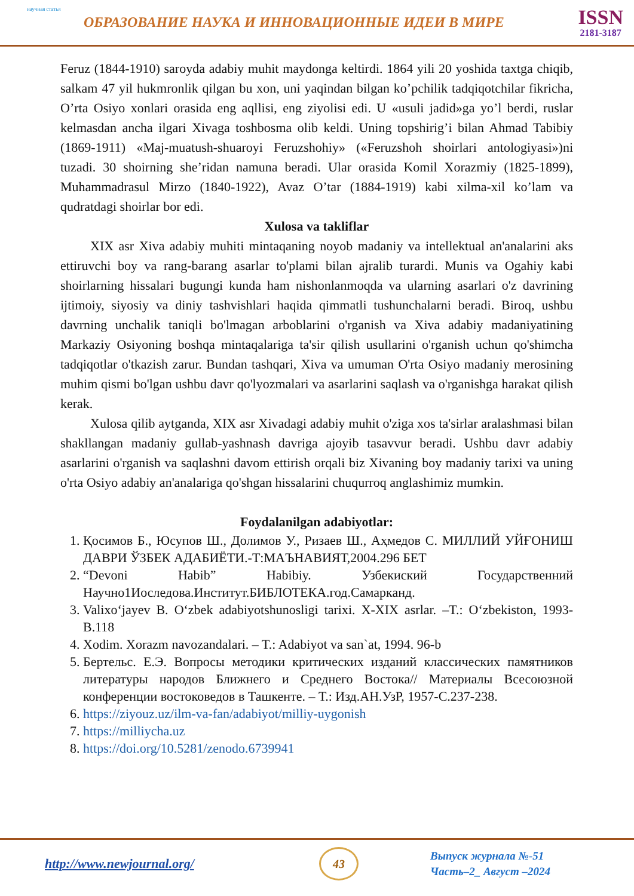научная статья
ОБРАЗОВАНИЕ НАУКА И ИННОВАЦИОННЫЕ ИДЕИ В МИРЕ
ISSN
2181-3187
Feruz (1844-1910) saroyda adabiy muhit maydonga keltirdi. 1864 yili 20 yoshida taxtga chiqib, salkam 47 yil hukmronlik qilgan bu xon, uni yaqindan bilgan ko’pchilik tadqiqotchilar fikricha, O’rta Osiyo xonlari orasida eng aqllisi, eng ziyolisi edi. U «usuli jadid»ga yo’l berdi, ruslar kelmasdan ancha ilgari Xivaga toshbosma olib keldi. Uning topshirig’i bilan Ahmad Tabibiy (1869-1911) «Maj-muatush-shuaroyi Feruzshohiy» («Feruzshoh shoirlari antologiyasi»)ni tuzadi. 30 shoirning she’ridan namuna beradi. Ular orasida Komil Xorazmiy (1825-1899), Muhammadrasul Mirzo (1840-1922), Avaz O’tar (1884-1919) kabi xilma-xil ko’lam va qudratdagi shoirlar bor edi.
Xulosa va takliflar
XIX asr Xiva adabiy muhiti mintaqaning noyob madaniy va intellektual an'analarini aks ettiruvchi boy va rang-barang asarlar to'plami bilan ajralib turardi. Munis va Ogahiy kabi shoirlarning hissalari bugungi kunda ham nishonlanmoqda va ularning asarlari o'z davrining ijtimoiy, siyosiy va diniy tashvishlari haqida qimmatli tushunchalarni beradi. Biroq, ushbu davrning unchalik taniqli bo'lmagan arboblarini o'rganish va Xiva adabiy madaniyatining Markaziy Osiyoning boshqa mintaqalariga ta'sir qilish usullarini o'rganish uchun qo'shimcha tadqiqotlar o'tkazish zarur. Bundan tashqari, Xiva va umuman O'rta Osiyo madaniy merosining muhim qismi bo'lgan ushbu davr qo'lyozmalari va asarlarini saqlash va o'rganishga harakat qilish kerak.
Xulosa qilib aytganda, XIX asr Xivadagi adabiy muhit o'ziga xos ta'sirlar aralashmasi bilan shakllangan madaniy gullab-yashnash davriga ajoyib tasavvur beradi. Ushbu davr adabiy asarlarini o'rganish va saqlashni davom ettirish orqali biz Xivaning boy madaniy tarixi va uning o'rta Osiyo adabiy an'analariga qo'shgan hissalarini chuqurroq anglashimiz mumkin.
Foydalanilgan adabiyotlar:
1. Қосимов Б., Юсупов Ш., Долимов У., Ризаев Ш., Аҳмедов С. МИЛЛИЙ УЙҒОНИШ ДАВРИ ЎЗБЕК АДАБИЁТИ.-Т:МАЪНАВИЯТ,2004.296 БЕТ
2. “Devoni Habib” Habibiy. Узбекиский Государственний Научно1Иоследова.Институт.БИБЛОТЕКА.год.Самарканд.
3. Valixo‘jayev B. O‘zbek adabiyotshunosligi tarixi. X-XIX asrlar. –T.: O‘zbekiston, 1993-B.118
4. Xodim. Xorazm navozandalari. – T.: Adabiyot va san`at, 1994. 96-b
5. Бертельс. Е.Э. Вопросы методики критических изданий классических памятников литературы народов Ближнего и Среднего Востока// Материалы Всесоюзной конференции востоковедов в Ташкенте. – Т.: Изд.АН.УзР, 1957-С.237-238.
6. https://ziyouz.uz/ilm-va-fan/adabiyot/milliy-uygonish
7. https://milliycha.uz
8. https://doi.org/10.5281/zenodo.6739941
http://www.newjournal.org/
43
Выпуск журнала №-51
Часть–2_ Август –2024